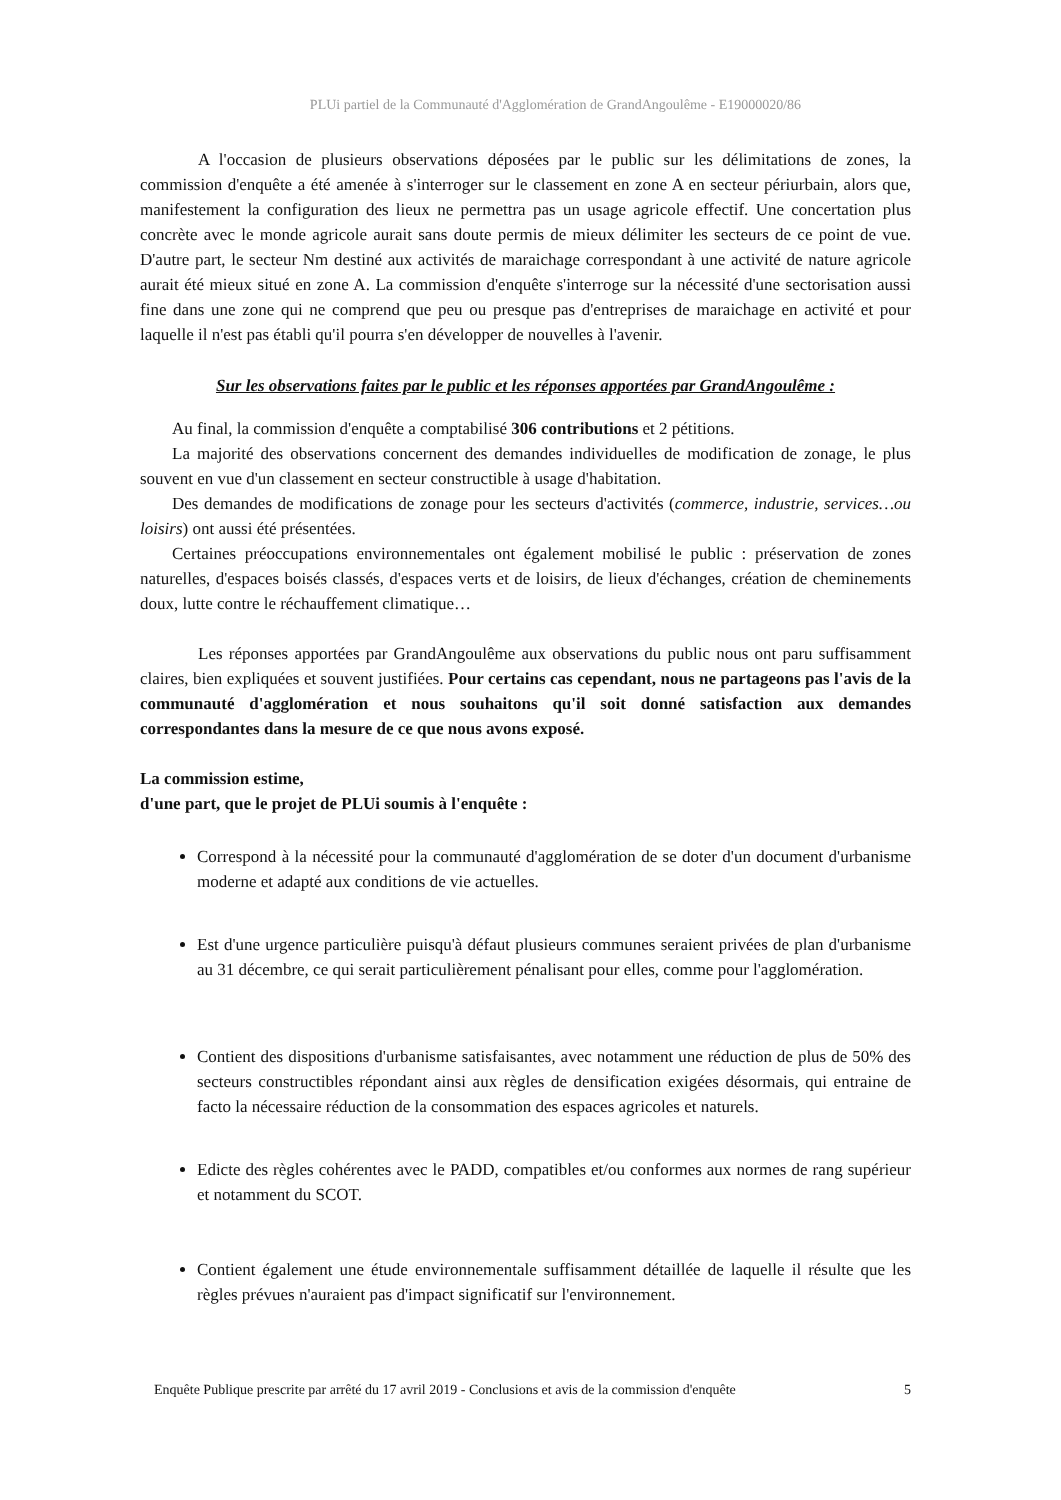PLUi partiel de la Communauté d'Agglomération de GrandAngoulême - E19000020/86
A l'occasion de plusieurs observations déposées par le public sur les délimitations de zones, la commission d'enquête a été amenée à s'interroger sur le classement en zone A en secteur périurbain, alors que, manifestement la configuration des lieux ne permettra pas un usage agricole effectif. Une concertation plus concrète avec le monde agricole aurait sans doute permis de mieux délimiter les secteurs de ce point de vue. D'autre part, le secteur Nm destiné aux activités de maraichage correspondant à une activité de nature agricole aurait été mieux situé en zone A. La commission d'enquête s'interroge sur la nécessité d'une sectorisation aussi fine dans une zone qui ne comprend que peu ou presque pas d'entreprises de maraichage en activité et pour laquelle il n'est pas établi qu'il pourra s'en développer de nouvelles à l'avenir.
Sur les observations faites par le public et les réponses apportées par GrandAngoulême :
Au final, la commission d'enquête a comptabilisé 306 contributions et 2 pétitions.
La majorité des observations concernent des demandes individuelles de modification de zonage, le plus souvent en vue d'un classement en secteur constructible à usage d'habitation.
Des demandes de modifications de zonage pour les secteurs d'activités (commerce, industrie, services…ou loisirs) ont aussi été présentées.
Certaines préoccupations environnementales ont également mobilisé le public : préservation de zones naturelles, d'espaces boisés classés, d'espaces verts et de loisirs, de lieux d'échanges, création de cheminements doux, lutte contre le réchauffement climatique…
Les réponses apportées par GrandAngoulême aux observations du public nous ont paru suffisamment claires, bien expliquées et souvent justifiées. Pour certains cas cependant, nous ne partageons pas l'avis de la communauté d'agglomération et nous souhaitons qu'il soit donné satisfaction aux demandes correspondantes dans la mesure de ce que nous avons exposé.
La commission estime,
d'une part, que le projet de PLUi soumis à l'enquête :
Correspond à la nécessité pour la communauté d'agglomération de se doter d'un document d'urbanisme moderne et adapté aux conditions de vie actuelles.
Est d'une urgence particulière puisqu'à défaut plusieurs communes seraient privées de plan d'urbanisme au 31 décembre, ce qui serait particulièrement pénalisant pour elles, comme pour l'agglomération.
Contient des dispositions d'urbanisme satisfaisantes, avec notamment une réduction de plus de 50% des secteurs constructibles répondant ainsi aux règles de densification exigées désormais, qui entraine de facto la nécessaire réduction de la consommation des espaces agricoles et naturels.
Edicte des règles cohérentes avec le PADD, compatibles et/ou conformes aux normes de rang supérieur et notamment du SCOT.
Contient également une étude environnementale suffisamment détaillée de laquelle il résulte que les règles prévues n'auraient pas d'impact significatif sur l'environnement.
Enquête Publique prescrite par arrêté du 17 avril 2019 - Conclusions et avis de la commission d'enquête 5